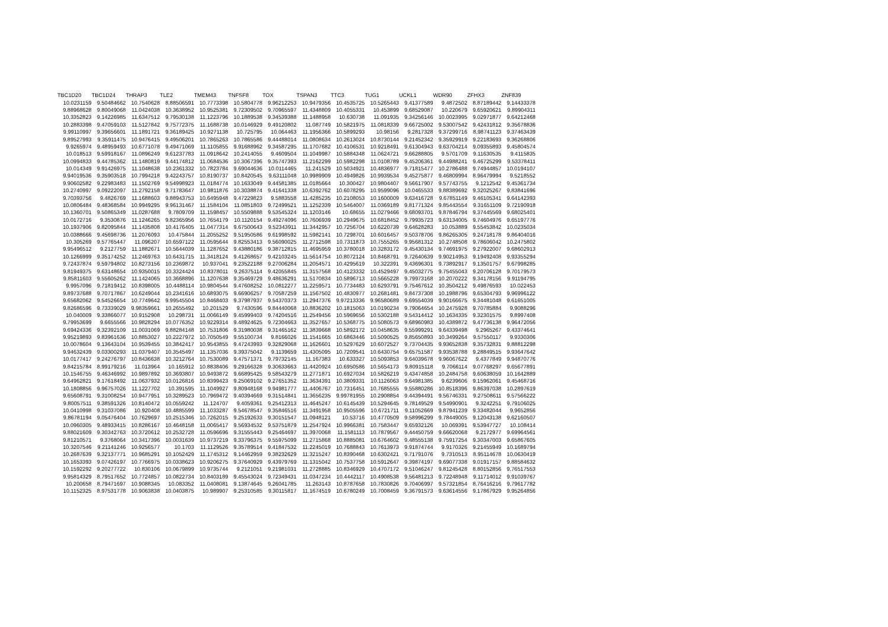| TBC1D20 | TBC1D24 | THRAP3 | TLE2 | TMEM43 | TNFSF8 | TOX | TSPAN3 | TTC3 | TUG1 | UCKL1 | WDR90 | ZFHX3 | ZNF839 |
| --- | --- | --- | --- | --- | --- | --- | --- | --- | --- | --- | --- | --- | --- |
| 10.0231159 | 9.50484662 | 10.7540628 | 8.88506591 | 10.7773398 | 10.5804778 | 9.96212253 | 10.9479356 | 10.4535725 | 10.5265443 | 9.41377589 | 9.4872502 | 8.87189442 | 9.14433378 |
| 9.88968628 | 9.80049068 | 11.0424038 | 10.3638952 | 10.9525381 | 9.72309502 | 9.70965597 | 11.4348809 | 10.4055331 | 10.453899 | 9.68529087 | 10.220679 | 9.65920621 | 9.89904311 |
| 10.3352823 | 9.14226985 | 11.6347512 | 9.79530138 | 11.1223796 | 10.1889538 | 9.34539388 | 11.1488958 | 10.630738 | 11.091935 | 9.34256146 | 10.0023995 | 9.02971877 | 9.64212468 |
| 10.2883398 | 9.47059103 | 11.5127842 | 9.75772375 | 11.1688738 | 10.0146929 | 9.49120802 | 11.087749 | 10.5821975 | 11.0818339 | 9.66725002 | 9.53007542 | 9.42431812 | 9.35678836 |
| 9.99110997 | 9.39656601 | 11.1891721 | 9.36189425 | 10.9271138 | 10.725795 | 10.064463 | 11.1956366 | 10.5899293 | 10.98156 | 9.2817328 | 9.37299716 | 8.98741123 | 9.37463439 |
| 9.89527993 | 9.35911475 | 10.9476415 | 9.49506201 | 10.7865263 | 10.7865586 | 9.44488014 | 11.0808634 | 10.2613024 | 10.8730144 | 9.21452342 | 9.35929919 | 9.22183693 | 9.36268806 |
| 9.9265974 | 9.48959493 | 10.6771078 | 9.49471069 | 11.1105855 | 9.91688962 | 9.34587295 | 11.1707682 | 10.4106531 | 10.9218491 | 9.61304943 | 9.63704214 | 9.09355893 | 9.45804574 |
| 10.018513 | 9.59918167 | 11.0896249 | 9.61237783 | 11.0918642 | 10.2414055 | 9.4609504 | 11.1049987 | 10.5884348 | 11.0624721 | 9.66288805 | 9.5701709 | 9.11630535 | 9.4115835 |
| 10.0994833 | 9.44785362 | 11.1480819 | 9.44174812 | 11.0684536 | 10.3067396 | 9.35747393 | 11.2162299 | 10.5982298 | 11.0108789 | 9.45206361 | 9.44988241 | 9.46725299 | 9.53378411 |
| 10.014349 | 9.91426975 | 11.1048638 | 10.2361332 | 10.7823784 | 9.69044636 | 10.0114465 | 11.241529 | 10.5034921 | 10.4836977 | 9.71815477 | 10.2786488 | 9.74944857 | 10.0194107 |
| 9.94019536 | 9.35903518 | 10.7994218 | 9.42243757 | 10.8190737 | 10.8420545 | 9.63111048 | 10.9989909 | 10.4949826 | 10.9939534 | 9.45275877 | 9.46809994 | 8.96479994 | 9.5218552 |
| 9.90602582 | 9.22983483 | 11.1502769 | 9.54998923 | 11.0184774 | 10.1633049 | 9.44581385 | 11.0185664 | 10.300427 | 10.9804407 | 9.56617907 | 9.57743755 | 9.1212542 | 9.45361734 |
| 10.2740997 | 9.09222097 | 11.2792158 | 9.71783647 | 10.9811876 | 10.3038874 | 9.41641338 | 10.6392762 | 10.6078295 | 10.9599096 | 10.0465533 | 9.88389692 | 9.32025267 | 9.83841696 |
| 9.70393756 | 9.4826769 | 11.1688603 | 9.88943753 | 10.6495948 | 9.47229823 | 9.5883558 | 11.4285235 | 10.2108053 | 10.1600009 | 9.63416728 | 9.67851149 | 9.46105341 | 9.64142393 |
| 10.0806484 | 9.48368584 | 10.9949295 | 9.96131467 | 11.1584104 | 11.0851803 | 9.72499521 | 11.1252339 | 10.5464007 | 11.0369189 | 9.81771324 | 9.85443554 | 9.31651109 | 9.72190918 |
| 10.1360701 | 9.50865349 | 11.0287688 | 9.7809709 | 11.1598457 | 10.5509888 | 9.53545324 | 11.1203146 | 10.68655 | 11.0279466 | 9.68093701 | 9.87846794 | 9.37445569 | 9.68025401 |
| 10.0172716 | 9.3530876 | 11.1246265 | 9.82365956 | 10.7654179 | 10.1120154 | 9.49274096 | 10.7606939 | 10.2949675 | 10.6818452 | 9.79935723 | 9.63134005 | 9.74604976 | 9.65197776 |
| 10.1937906 | 9.82095844 | 11.1435808 | 10.4176405 | 11.0477314 | 9.67500643 | 9.52343911 | 11.3442957 | 10.7256704 | 10.6220739 | 9.64628283 | 10.053889 | 9.55453842 | 10.0235034 |
| 10.0388666 | 9.45698736 | 11.2076093 | 10.475844 | 11.2055252 | 9.51950586 | 9.61998592 | 11.5982141 | 10.7298701 | 10.6016457 | 9.50378706 | 9.86265305 | 9.24718178 | 9.86404016 |
| 10.305269 | 9.57765447 | 11.096207 | 10.6597122 | 11.0595644 | 9.82553413 | 9.56090025 | 11.2712598 | 10.7311873 | 10.7555265 | 9.95681312 | 10.2748508 | 9.78606042 | 10.2475802 |
| 9.95496512 | 9.2127759 | 11.1882671 | 10.5644039 | 11.1287652 | 9.43880186 | 9.38712815 | 11.4695959 | 10.3780018 | 10.3283172 | 9.45430134 | 9.74691975 | 9.27922007 | 9.68602913 |
| 10.1266999 | 9.35174252 | 11.2469763 | 10.6431715 | 11.3418124 | 9.41268657 | 9.42103245 | 11.5614754 | 10.8072124 | 10.8468791 | 9.72640639 | 9.90214953 | 9.19492408 | 9.93355294 |
| 9.72437874 | 9.59794802 | 10.8273156 | 10.2369872 | 10.937041 | 9.23522188 | 9.27006284 | 11.2054571 | 10.4295619 | 10.322391 | 9.43696301 | 9.73892917 | 9.13501757 | 9.67998285 |
| 9.81949375 | 9.63148654 | 10.9350015 | 10.3324424 | 10.8378011 | 9.26375114 | 9.42055845 | 11.3157568 | 10.4123332 | 10.4529497 | 9.45032775 | 9.75455043 | 9.20706128 | 9.70179573 |
| 9.85811603 | 9.55605262 | 11.1424065 | 10.3668896 | 11.1207638 | 9.35469729 | 9.48636291 | 11.5170834 | 10.5896713 | 10.5665228 | 9.79973168 | 10.2070222 | 9.34178156 | 9.91194795 |
| 9.9957096 | 9.71819412 | 10.8398005 | 10.4488114 | 10.9804544 | 9.47608252 | 10.0812277 | 11.2259571 | 10.7734483 | 10.6293791 | 9.75467612 | 10.3504212 | 9.49876593 | 10.022453 |
| 9.89737688 | 9.70717867 | 10.6249044 | 10.2341616 | 10.6893075 | 9.66906257 | 9.70587259 | 11.1567502 | 10.4830977 | 10.2681481 | 9.84737308 | 10.1988796 | 9.65304793 | 9.96996122 |
| 9.65682062 | 9.54526654 | 10.7749642 | 9.99545504 | 10.8468403 | 9.37987937 | 9.54370373 | 11.2947376 | 9.97213336 | 9.96580689 | 9.69554039 | 9.90166675 | 9.34481048 | 9.61651005 |
| 9.82686596 | 9.73339029 | 9.98359661 | 10.2655492 | 10.201529 | 9.7430596 | 9.84440068 | 10.8836202 | 10.1815063 | 10.0190234 | 9.79064654 | 10.2475928 | 9.70785884 | 9.9088296 |
| 10.040009 | 9.33866077 | 10.9152908 | 10.298731 | 11.0066149 | 9.45999403 | 9.74204516 | 11.2549456 | 10.5969656 | 10.5302188 | 9.54314412 | 10.1634335 | 9.32301575 | 9.8997408 |
| 9.79953699 | 9.6655566 | 10.9828294 | 10.0776352 | 10.9229314 | 9.48924625 | 9.72304663 | 11.3527657 | 10.5368775 | 10.5080573 | 9.68960983 | 10.4389872 | 9.47736138 | 9.96472056 |
| 9.69424336 | 9.32392109 | 11.0031069 | 9.88284148 | 10.7531806 | 9.31980038 | 9.31465162 | 11.3839668 | 10.5892172 | 10.0458635 | 9.55999291 | 9.64339498 | 9.2965267 | 9.43374641 |
| 9.95219893 | 9.83961636 | 10.8853027 | 10.2227972 | 10.7050549 | 9.55100734 | 9.8166026 | 11.1541665 | 10.6863446 | 10.5090525 | 9.85650893 | 10.3499264 | 9.57550117 | 9.9330306 |
| 10.0078604 | 9.13643104 | 10.9539455 | 10.3842417 | 10.9543855 | 9.47243993 | 9.32829068 | 11.1626601 | 10.5297629 | 10.6072527 | 9.73704435 | 9.93652838 | 9.35732831 | 9.88812298 |
| 9.94632439 | 9.03300293 | 11.0379407 | 10.3545497 | 11.1357036 | 9.39375042 | 9.1139659 | 11.4305095 | 10.7209541 | 10.6430754 | 9.65751587 | 9.93538788 | 9.28849515 | 9.93647642 |
| 10.0177417 | 9.24276797 | 10.8436638 | 10.3212764 | 10.7530089 | 9.47571371 | 9.79732145 | 11.167383 | 10.633327 | 10.5093853 | 9.64039678 | 9.96067622 | 9.4377849 | 9.94870776 |
| 9.84215784 | 8.99179216 | 11.013964 | 10.165912 | 10.8838406 | 9.29166328 | 9.30633663 | 11.4420924 | 10.6950586 | 10.5654173 | 9.80915118 | 9.7066114 | 9.07768297 | 9.65677891 |
| 10.1546755 | 9.46346992 | 10.9897892 | 10.3693807 | 10.9493872 | 9.66895425 | 9.58543279 | 11.2771871 | 10.6927034 | 10.5826219 | 9.43474858 | 10.2484758 | 9.60638059 | 10.1642889 |
| 9.64962821 | 9.17618492 | 11.0637932 | 10.0126816 | 10.8399423 | 9.25069102 | 9.27651352 | 11.3634391 | 10.3809331 | 10.1126063 | 9.64981385 | 9.6239606 | 9.15962061 | 9.45468716 |
| 10.1808856 | 9.96757026 | 11.1227702 | 10.391595 | 11.1049927 | 9.80948168 | 9.94981777 | 11.4406767 | 10.7316451 | 10.7685555 | 9.55880286 | 10.8518396 | 9.86397038 | 10.2897619 |
| 9.65608791 | 9.31008254 | 10.9477951 | 10.3289523 | 10.7969472 | 9.40394669 | 9.31514841 | 11.3656235 | 9.99781955 | 10.2908854 | 9.44394491 | 9.56746331 | 9.27508611 | 9.57566222 |
| 9.80057511 | 9.38591326 | 10.8140472 | 10.0559242 | 11.124707 | 9.4059361 | 9.25412313 | 11.4645247 | 10.6145439 | 10.5294645 | 9.78149529 | 9.54990901 | 9.3242251 | 9.79106025 |
| 10.0410998 | 9.31037086 | 10.920408 | 10.4885599 | 11.1033287 | 9.54678547 | 9.35846516 | 11.3491958 | 10.9505596 | 10.6721711 | 9.11052669 | 9.87941239 | 9.33482044 | 9.9652856 |
| 9.86781194 | 9.05476404 | 10.7629697 | 10.2515346 | 10.7262015 | 9.25192633 | 9.30151547 | 11.0948121 | 10.53716 | 10.4770509 | 9.58996299 | 9.78449005 | 9.12043138 | 9.62160507 |
| 10.0960305 | 9.48933415 | 10.8286167 | 10.4648158 | 11.0065417 | 9.56934532 | 9.53751879 | 11.2547924 | 10.9966381 | 10.7583447 | 9.65932126 | 10.069391 | 9.53947727 | 10.108414 |
| 9.88021609 | 9.30342763 | 10.3720612 | 10.2532728 | 11.0596696 | 9.31555443 | 9.25464697 | 11.3970068 | 11.1581113 | 10.7879567 | 9.44450759 | 9.66620068 | 9.2172977 | 9.69964561 |
| 9.81210571 | 9.3768064 | 10.3417396 | 10.0031639 | 10.9737219 | 9.33796375 | 9.55975099 | 11.2715868 | 10.8885081 | 10.6764602 | 9.48555138 | 9.75917254 | 9.30347003 | 9.65867605 |
| 10.3207546 | 9.21141246 | 10.9256577 | 10.1703 | 11.1129526 | 9.35789514 | 9.41847532 | 11.2245019 | 10.7688843 | 10.7613973 | 9.91874744 | 9.9170326 | 9.21455949 | 10.1689794 |
| 10.2687639 | 9.32137771 | 10.9685291 | 10.1052429 | 11.1745312 | 9.14462959 | 9.38232629 | 11.3215247 | 10.8390468 | 10.6302421 | 9.71791076 | 9.7310513 | 8.95114678 | 10.0630419 |
| 10.1653393 | 9.07426197 | 10.7766975 | 10.0338623 | 10.9206275 | 9.37640929 | 9.43979769 | 11.1315042 | 10.7537758 | 10.5912647 | 9.39874197 | 9.69077338 | 9.01917157 | 9.88584632 |
| 10.1592292 | 9.20277722 | 10.830106 | 10.0679899 | 10.9735744 | 9.2121051 | 9.21981031 | 11.2728885 | 10.8346929 | 10.4707172 | 9.51046247 | 9.81245428 | 8.80152856 | 9.76517553 |
| 9.95814329 | 8.79517652 | 10.7724857 | 10.0822734 | 10.8403189 | 9.45543024 | 9.72349431 | 11.0347234 | 10.4442117 | 10.4908538 | 9.56481213 | 9.72248948 | 9.11714012 | 9.91039767 |
| 10.200658 | 8.79471697 | 10.9088345 | 10.083352 | 11.0408081 | 9.13874645 | 9.26041785 | 11.263143 | 10.8787658 | 10.7830826 | 9.70406997 | 9.57321854 | 8.76416216 | 9.79617782 |
| 10.1152325 | 8.97531778 | 10.9063838 | 10.0403875 | 10.989907 | 9.25310585 | 9.30115817 | 11.1674519 | 10.6780249 | 10.7008459 | 9.36791573 | 9.63614556 | 9.17867929 | 9.95264856 |